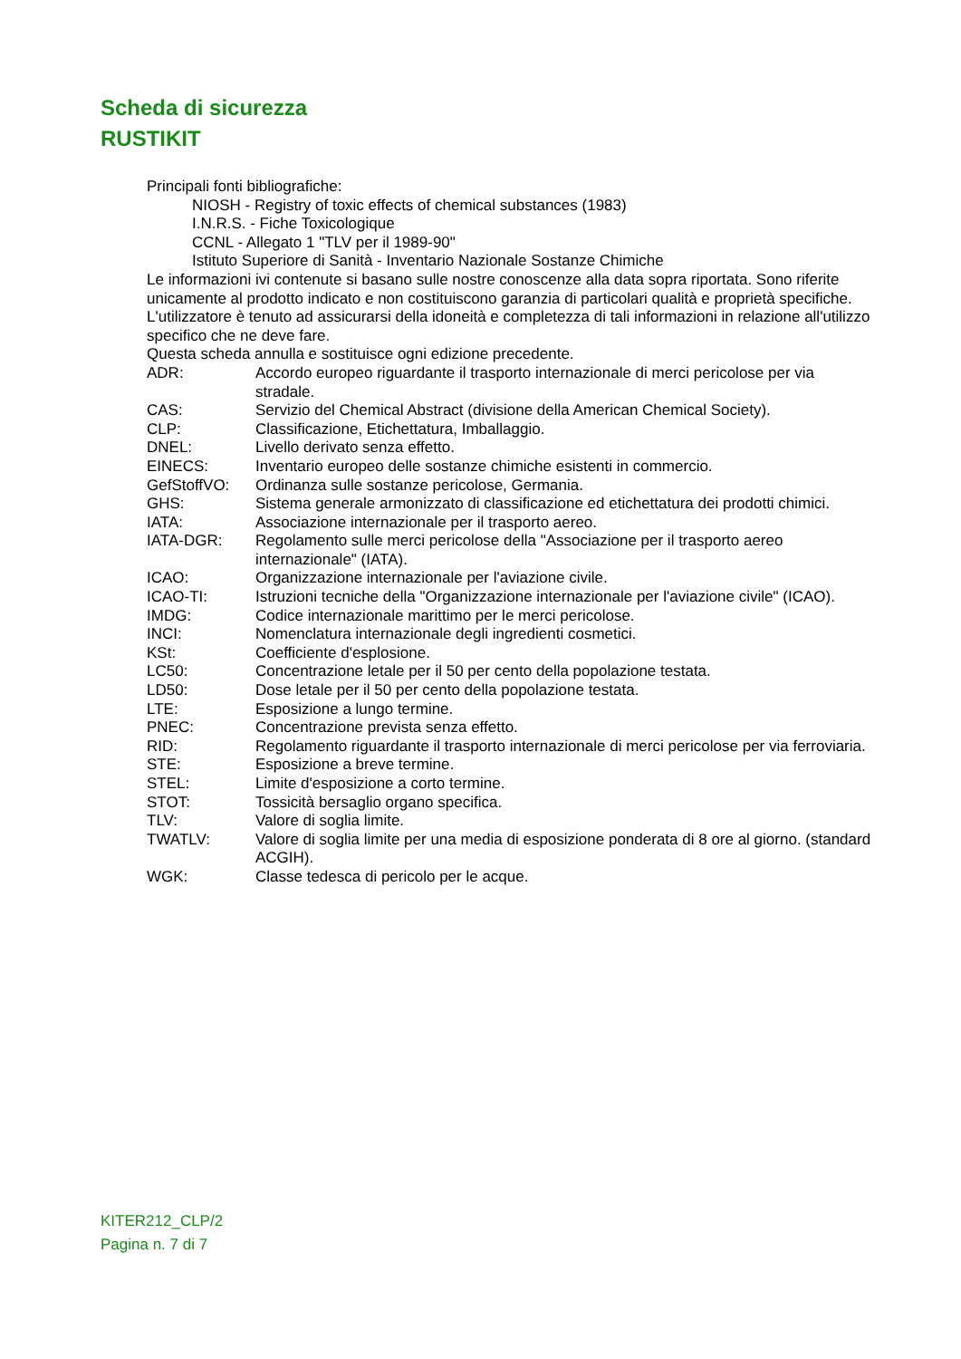Scheda di sicurezza
RUSTIKIT
Principali fonti bibliografiche:
NIOSH - Registry of toxic effects of chemical substances (1983)
I.N.R.S. - Fiche Toxicologique
CCNL - Allegato 1 "TLV per il 1989-90"
Istituto Superiore di Sanità - Inventario Nazionale Sostanze Chimiche
Le informazioni ivi contenute si basano sulle nostre conoscenze alla data sopra riportata. Sono riferite unicamente al prodotto indicato e non costituiscono garanzia di particolari qualità e proprietà specifiche.
L'utilizzatore è tenuto ad assicurarsi della idoneità e completezza di tali informazioni in relazione all'utilizzo specifico che ne deve fare.
Questa scheda annulla e sostituisce ogni edizione precedente.
ADR: Accordo europeo riguardante il trasporto internazionale di merci pericolose per via stradale.
CAS: Servizio del Chemical Abstract (divisione della American Chemical Society).
CLP: Classificazione, Etichettatura, Imballaggio.
DNEL: Livello derivato senza effetto.
EINECS: Inventario europeo delle sostanze chimiche esistenti in commercio.
GefStoffVO: Ordinanza sulle sostanze pericolose, Germania.
GHS: Sistema generale armonizzato di classificazione ed etichettatura dei prodotti chimici.
IATA: Associazione internazionale per il trasporto aereo.
IATA-DGR: Regolamento sulle merci pericolose della "Associazione per il trasporto aereo internazionale" (IATA).
ICAO: Organizzazione internazionale per l'aviazione civile.
ICAO-TI: Istruzioni tecniche della "Organizzazione internazionale per l'aviazione civile" (ICAO).
IMDG: Codice internazionale marittimo per le merci pericolose.
INCI: Nomenclatura internazionale degli ingredienti cosmetici.
KSt: Coefficiente d'esplosione.
LC50: Concentrazione letale per il 50 per cento della popolazione testata.
LD50: Dose letale per il 50 per cento della popolazione testata.
LTE: Esposizione a lungo termine.
PNEC: Concentrazione prevista senza effetto.
RID: Regolamento riguardante il trasporto internazionale di merci pericolose per via ferroviaria.
STE: Esposizione a breve termine.
STEL: Limite d'esposizione a corto termine.
STOT: Tossicità bersaglio organo specifica.
TLV: Valore di soglia limite.
TWATLV: Valore di soglia limite per una media di esposizione ponderata di 8 ore al giorno. (standard ACGIH).
WGK: Classe tedesca di pericolo per le acque.
KITER212_CLP/2
Pagina n. 7 di 7